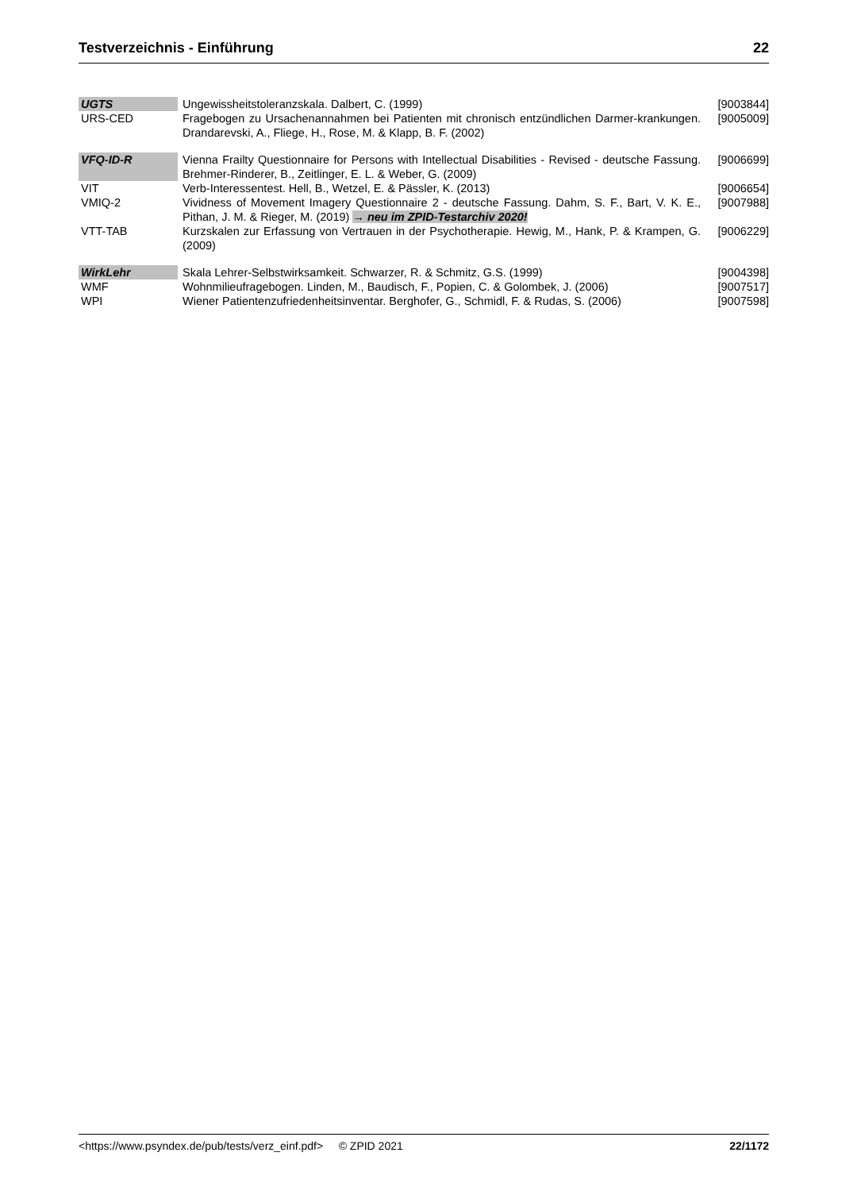Testverzeichnis - Einführung 22
| UGTS | Ungewissheitstoleranzskala. Dalbert, C. (1999) | [9003844] |
| URS-CED | Fragebogen zu Ursachenannahmen bei Patienten mit chronisch entzündlichen Darmer-krankungen. Drandarevski, A., Fliege, H., Rose, M. & Klapp, B. F. (2002) | [9005009] |
| VFQ-ID-R | Vienna Frailty Questionnaire for Persons with Intellectual Disabilities - Revised - deutsche Fassung. Brehmer-Rinderer, B., Zeitlinger, E. L. & Weber, G. (2009) | [9006699] |
| VIT | Verb-Interessentest. Hell, B., Wetzel, E. & Pässler, K. (2013) | [9006654] |
| VMIQ-2 | Vividness of Movement Imagery Questionnaire 2 - deutsche Fassung. Dahm, S. F., Bart, V. K. E., Pithan, J. M. & Rieger, M. (2019) → neu im ZPID-Testarchiv 2020! | [9007988] |
| VTT-TAB | Kurzskalen zur Erfassung von Vertrauen in der Psychotherapie. Hewig, M., Hank, P. & Krampen, G. (2009) | [9006229] |
| WirkLehr | Skala Lehrer-Selbstwirksamkeit. Schwarzer, R. & Schmitz, G.S. (1999) | [9004398] |
| WMF | Wohnmilieufragebogen. Linden, M., Baudisch, F., Popien, C. & Golombek, J. (2006) | [9007517] |
| WPI | Wiener Patientenzufriedenheitsinventar. Berghofer, G., Schmidl, F. & Rudas, S. (2006) | [9007598] |
<https://www.psyndex.de/pub/tests/verz_einf.pdf> © ZPID 2021 22/1172